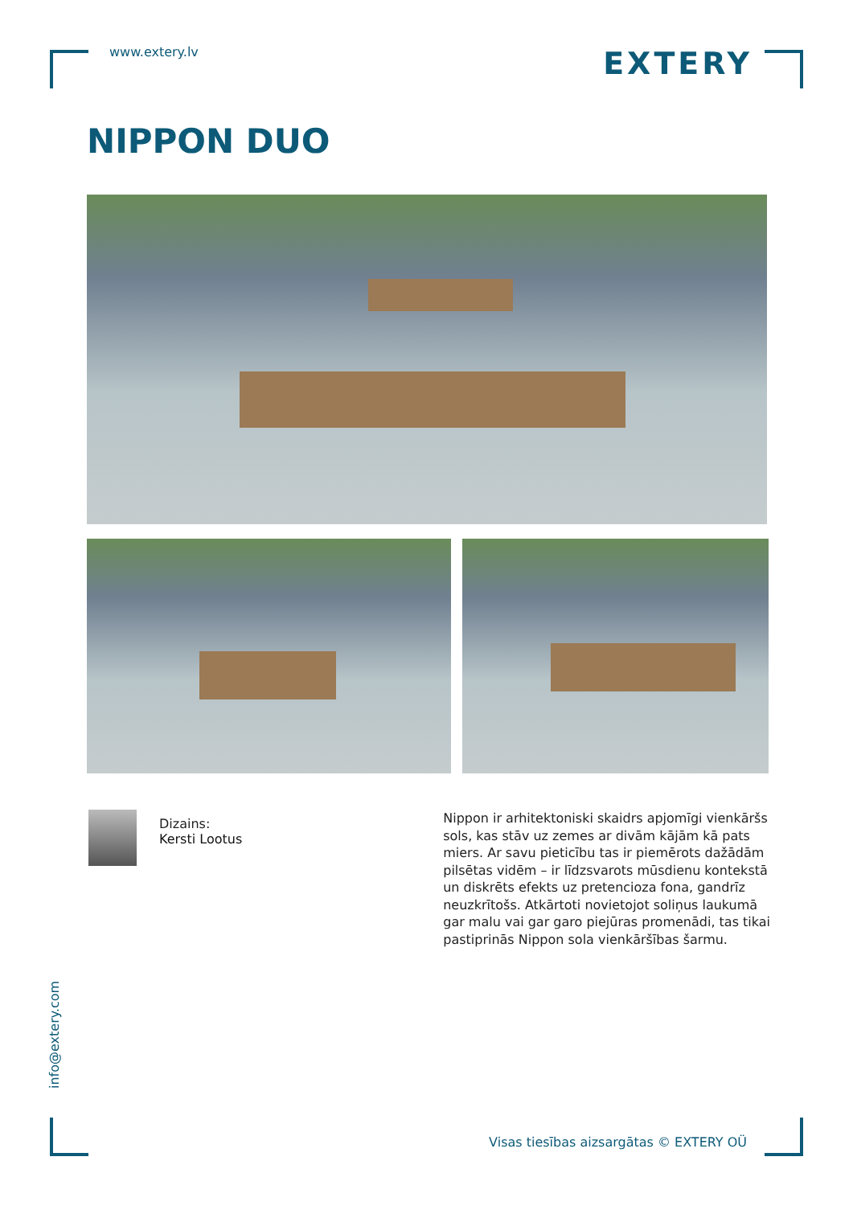www.extery.lv
EXTERY
NIPPON DUO
Dizains:
Kersti Lootus
Nippon ir arhitektoniski skaidrs apjomīgi vienkāršs sols, kas stāv uz zemes ar divām kājām kā pats miers. Ar savu pieticību tas ir piemērots dažādām pilsētas vidēm – ir līdzsvarots mūsdienu kontekstā un diskrēts efekts uz pretencioza fona, gandrīz neuzkrītošs. Atkārtoti novietojot soliņus laukumā gar malu vai gar garo piejūras promenādi, tas tikai pastiprinās Nippon sola vienkāršības šarmu.
info@extery.com
Visas tiesības aizsargātas © EXTERY OÜ